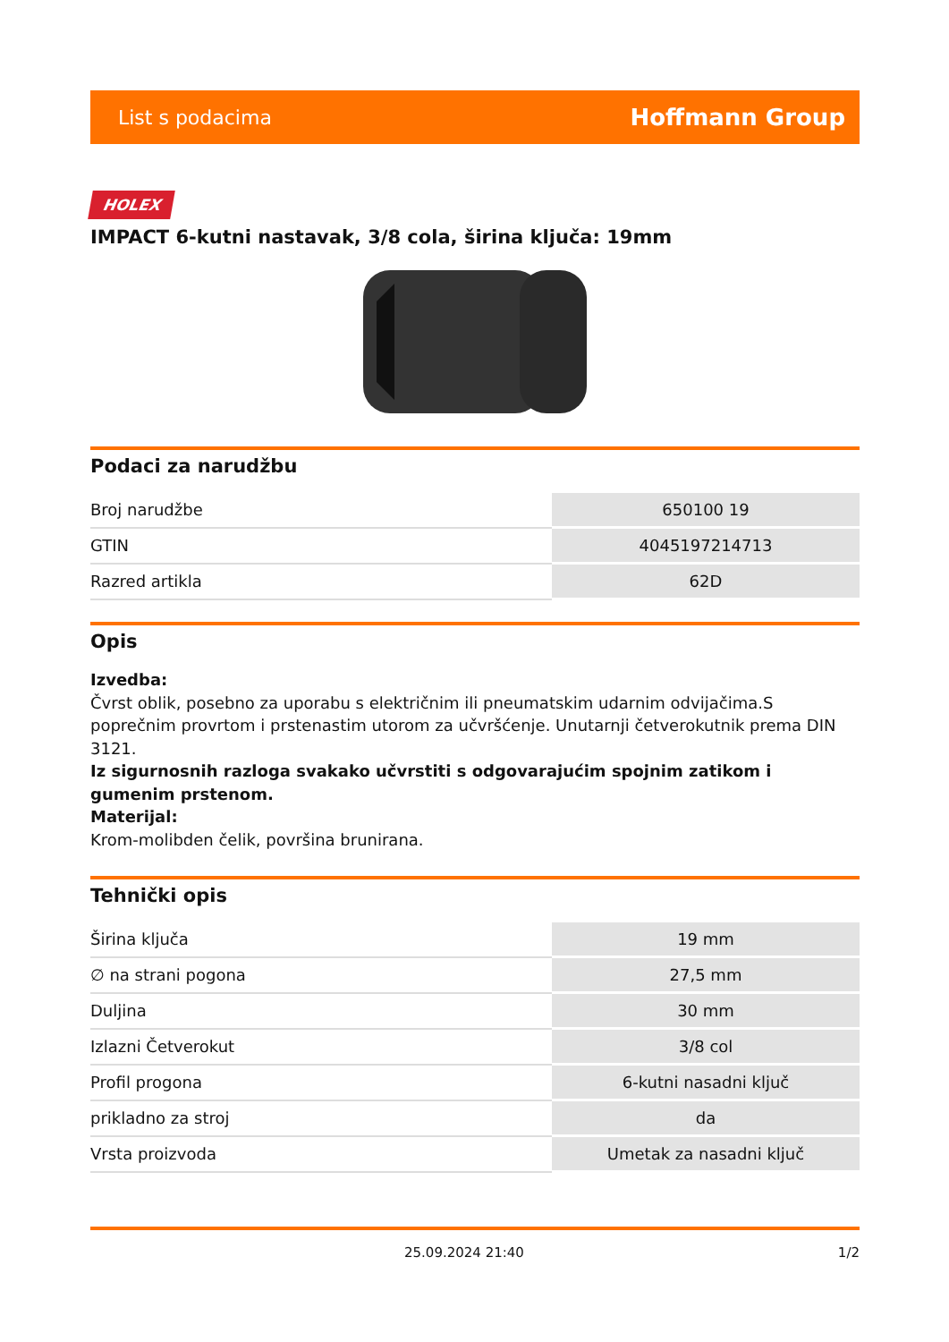List s podacima Hoffmann Group
HOLEX
IMPACT 6-kutni nastavak, 3/8 cola, širina ključa: 19mm
Podaci za narudžbu
| Broj narudžbe | 650100 19 |
| GTIN | 4045197214713 |
| Razred artikla | 62D |
Opis
Izvedba:
Čvrst oblik, posebno za uporabu s električnim ili pneumatskim udarnim odvijačima.S poprečnim provrtom i prstenastim utorom za učvršćenje. Unutarnji četverokutnik prema DIN 3121.
Iz sigurnosnih razloga svakako učvrstiti s odgovarajućim spojnim zatikom i gumenim prstenom.
Materijal:
Krom-molibden čelik, površina brunirana.
Tehnički opis
| Širina ključa | 19 mm |
| ∅ na strani pogona | 27,5 mm |
| Duljina | 30 mm |
| Izlazni Četverokut | 3/8 col |
| Profil progona | 6-kutni nasadni ključ |
| prikladno za stroj | da |
| Vrsta proizvoda | Umetak za nasadni ključ |
25.09.2024 21:40 1/2